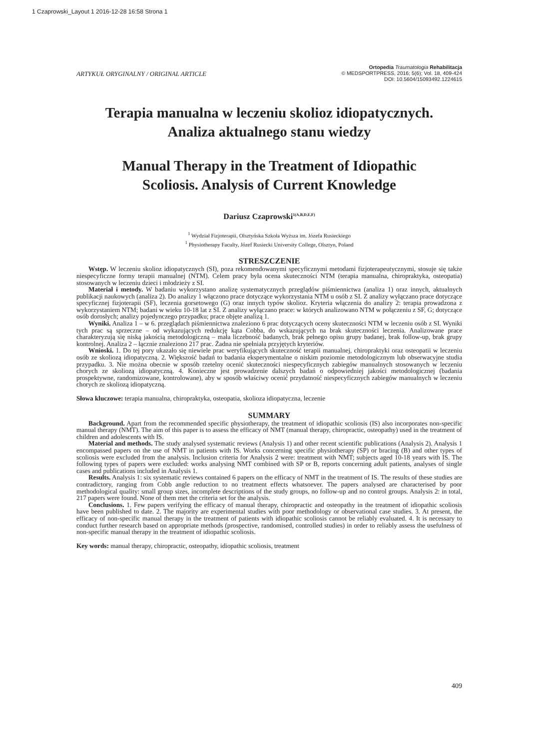1 Czaprowski_Layout 1 2016-12-28 16:58 Strona 1
ARTYKUŁ ORYGINALNY / ORIGINAL ARTICLE
Ortopedia Traumatologia Rehabilitacja
© MEDSPORTPRESS, 2016; 5(6); Vol. 18, 409-424
DOI: 10.5604/15093492.1224615
Terapia manualna w leczeniu skolioz idiopatycznych.
Analiza aktualnego stanu wiedzy
Manual Therapy in the Treatment of Idiopathic
Scoliosis. Analysis of Current Knowledge
Dariusz Czaprowski<sup>1(A,B,D,E,F)</sup>
<sup>1</sup> Wydział Fizjoterapii, Olsztyńska Szkoła Wyższa im. Józefa Rusieckiego
<sup>1</sup> Physiotherapy Faculty, Józef Rusiecki University College, Olsztyn, Poland
STRESZCZENIE
Wstęp. W leczeniu skolioz idiopatycznych (SI), poza rekomendowanymi specyficznymi metodami fizjoterapeutycznymi, stosuje się także niespecyficzne formy terapii manualnej (NTM). Celem pracy była ocena skuteczności NTM (terapia manualna, chiropraktyka, osteopatia) stosowanych w leczeniu dzieci i młodzieży z SI.
Materiał i metody. W badaniu wykorzystano analizę systematycznych przeglądów piśmiennictwa (analiza 1) oraz innych, aktualnych publikacji naukowych (analiza 2). Do analizy 1 włączono prace dotyczące wykorzystania NTM u osób z SI. Z analizy wyłączano prace dotyczące specyficznej fizjoterapii (SF), leczenia gorsetowego (G) oraz innych typów skolioz. Kryteria włączenia do analizy 2: terapia prowadzona z wykorzystaniem NTM; badani w wieku 10-18 lat z SI. Z analizy wyłączano prace: w których analizowano NTM w połączeniu z SF, G; dotyczące osób dorosłych; analizy pojedynczego przypadku; prace objęte analizą 1.
Wyniki. Analiza 1 – w 6. przeglądach piśmiennictwa znaleziono 6 prac dotyczących oceny skuteczności NTM w leczeniu osób z SI. Wyniki tych prac są sprzeczne – od wykazujących redukcję kąta Cobba, do wskazujących na brak skuteczności leczenia. Analizowane prace charakteryzują się niską jakością metodologiczną – mała liczebność badanych, brak pełnego opisu grupy badanej, brak follow-up, brak grupy kontrolnej. Analiza 2 – łącznie znaleziono 217 prac. Żadna nie spełniała przyjętych kryteriów.
Wnioski. 1. Do tej pory ukazało się niewiele prac weryfikujących skuteczność terapii manualnej, chiropraktyki oraz osteopatii w leczeniu osób ze skoliozą idiopatyczną. 2. Większość badań to badania eksperymentalne o niskim poziomie metodologicznym lub obserwacyjne studia przypadku. 3. Nie można obecnie w sposób rzetelny ocenić skuteczności niespecyficznych zabiegów manualnych stosowanych w leczeniu chorych ze skoliozą idiopatyczną. 4. Konieczne jest prowadzenie dalszych badań o odpowiedniej jakości metodologicznej (badania prospektywne, randomizowane, kontrolowane), aby w sposób właściwy ocenić przydatność niespecyficznych zabiegów manualnych w leczeniu chorych ze skoliozą idiopatyczną.
Słowa kluczowe: terapia manualna, chiropraktyka, osteopatia, skolioza idiopatyczna, leczenie
SUMMARY
Background. Apart from the recommended specific physiotherapy, the treatment of idiopathic scoliosis (IS) also incorporates non-specific manual therapy (NMT). The aim of this paper is to assess the efficacy of NMT (manual therapy, chiropractic, osteopathy) used in the treatment of children and adolescents with IS.
Material and methods. The study analysed systematic reviews (Analysis 1) and other recent scientific publications (Analysis 2). Analysis 1 encompassed papers on the use of NMT in patients with IS. Works concerning specific physiotherapy (SP) or bracing (B) and other types of scoliosis were excluded from the analysis. Inclusion criteria for Analysis 2 were: treatment with NMT; subjects aged 10-18 years with IS. The following types of papers were excluded: works analysing NMT combined with SP or B, reports concerning adult patients, analyses of single cases and publications included in Analysis 1.
Results. Analysis 1: six systematic reviews contained 6 papers on the efficacy of NMT in the treatment of IS. The results of these studies are contradictory, ranging from Cobb angle reduction to no treatment effects whatsoever. The papers analysed are characterised by poor methodological quality: small group sizes, incomplete descriptions of the study groups, no follow-up and no control groups. Analysis 2: in total, 217 papers were found. None of them met the criteria set for the analysis.
Conclusions. 1. Few papers verifying the efficacy of manual therapy, chiropractic and osteopathy in the treatment of idiopathic scoliosis have been published to date. 2. The majority are experimental studies with poor methodology or observational case studies. 3. At present, the efficacy of non-specific manual therapy in the treatment of patients with idiopathic scoliosis cannot be reliably evaluated. 4. It is necessary to conduct further research based on appropriate methods (prospective, randomised, controlled studies) in order to reliably assess the usefulness of non-specific manual therapy in the treatment of idiopathic scoliosis.
Key words: manual therapy, chiropractic, osteopathy, idiopathic scoliosis, treatment
409